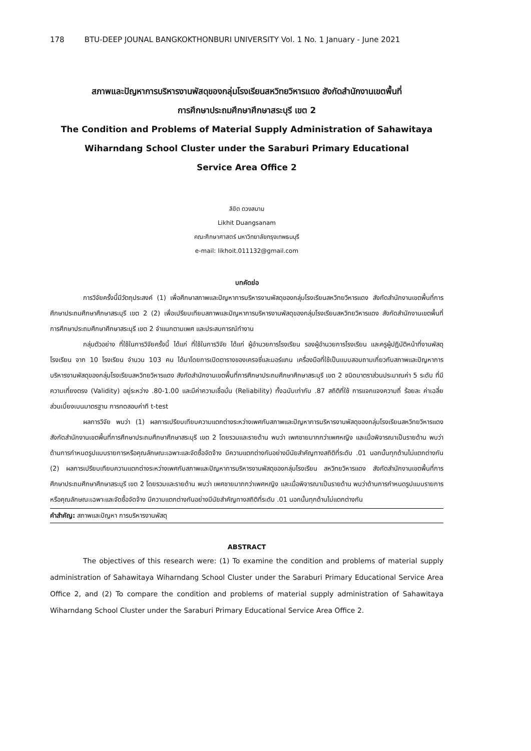178 BTU-DEEP JOUNAL BANGKOKTHONBURI UNIVERSITY Vol. 1 No. 1 January - June 2021
สภาพและปัญหาการบริหารงานพัสดุของกลุ่มโรงเรียนสหวิทยวิหารแดง สังกัดสำนักงานเขตพื้นที่
การศึกษาประถมศึกษาศึกษาสระบุรี เขต 2
The Condition and Problems of Material Supply Administration of Sahawitaya
Wiharndang School Cluster under the Saraburi Primary Educational
Service Area Office 2
ลิขิต ดวงสนาม
Likhit Duangsanam
คณะศึกษาศาสตร์ มหาวิทยาลัยกรุงเทพธนบุรี
e-mail: likhoit.011132@gmail.com
บทคัดย่อ
การวิจัยครั้งนี้มีวัตถุประสงค์ (1) เพื่อศึกษาสภาพและปัญหาการบริหารงานพัสดุของกลุ่มโรงเรียนสหวิทยวิหารแดง สังกัดสำนักงานเขตพื้นที่การศึกษาประถมศึกษาศึกษาสระบุรี เขต 2 (2) เพื่อเปรียบเทียบสภาพและปัญหาการบริหารงานพัสดุของกลุ่มโรงเรียนสหวิทยวิหารแดง สังกัดสำนักงานเขตพื้นที่การศึกษาประถมศึกษาศึกษาสระบุรี เขต 2 จำแนกตามเพศ และประสบการณ์ทำงาน
กลุ่มตัวอย่าง ที่ใช้ในการวิจัยครั้งนี้ ได้แก่ ที่ใช้ในการวิจัย ได้แก่ ผู้อำนวยการโรงเรียน รองผู้อำนวยการโรงเรียน และครูผู้ปฏิบัติหน้าที่งานพัสดุโรงเรียน จาก 10 โรงเรียน จำนวน 103 คน ได้มาโดยการเปิดตารางของเครจซี่และมอร์แกน เครื่องมือที่ใช้เป็นแบบสอบถามเกี่ยวกับสภาพและปัญหาการบริหารงานพัสดุของกลุ่มโรงเรียนสหวิทยวิหารแดง สังกัดสำนักงานเขตพื้นที่การศึกษาประถมศึกษาศึกษาสระบุรี เขต 2 ชนิดมาตราส่วนประมาณค่า 5 ระดับ ที่มีความเที่ยงตรง (Validity) อยู่ระหว่าง .80-1.00 และมีค่าความเชื่อมั่น (Reliability) ทั้งฉบับเท่ากับ .87 สถิติที่ใช้ การแจกแจงความถี่ ร้อยละ ค่าเฉลี่ย ส่วนเบี่ยงเบนมาตรฐาน การทดสอบค่าที t-test
ผลการวิจัย พบว่า (1) ผลการเปรียบเทียบความแตกต่างระหว่างเพศกับสภาพและปัญหาการบริหารงานพัสดุของกลุ่มโรงเรียนสหวิทยวิหารแดง สังกัดสำนักงานเขตพื้นที่การศึกษาประถมศึกษาศึกษาสระบุรี เขต 2 โดยรวมและรายด้าน พบว่า เพศชายมากกว่าเพศหญิง และเมื่อพิจารณาเป็นรายด้าน พบว่าด้านการกำหนดรูปแบบรายการหรือคุณลักษณะเฉพาะและจัดซื้อจัดจ้าง มีความแตกต่างกันอย่างมีนัยสำคัญทางสถิติที่ระดับ .01 นอกนั้นทุกด้านไม่แตกต่างกัน (2) ผลการเปรียบเทียบความแตกต่างระหว่างเพศกับสภาพและปัญหาการบริหารงานพัสดุของกลุ่มโรงเรียน สหวิทยวิหารแดง สังกัดสำนักงานเขตพื้นที่การศึกษาประถมศึกษาศึกษาสระบุรี เขต 2 โดยรวมและรายด้าน พบว่า เพศชายมากกว่าเพศหญิง และเมื่อพิจารณาเป็นรายด้าน พบว่าด้านการกำหนดรูปแบบรายการหรือคุณลักษณะเฉพาะและจัดซื้อจัดจ้าง มีความแตกต่างกันอย่างมีนัยสำคัญทางสถิติที่ระดับ .01 นอกนั้นทุกด้านไม่แตกต่างกัน
คำสำคัญ: สภาพและปัญหา การบริหารงานพัสดุ
ABSTRACT
The objectives of this research were: (1) To examine the condition and problems of material supply administration of Sahawitaya Wiharndang School Cluster under the Saraburi Primary Educational Service Area Office 2, and (2) To compare the condition and problems of material supply administration of Sahawitaya Wiharndang School Cluster under the Saraburi Primary Educational Service Area Office 2.